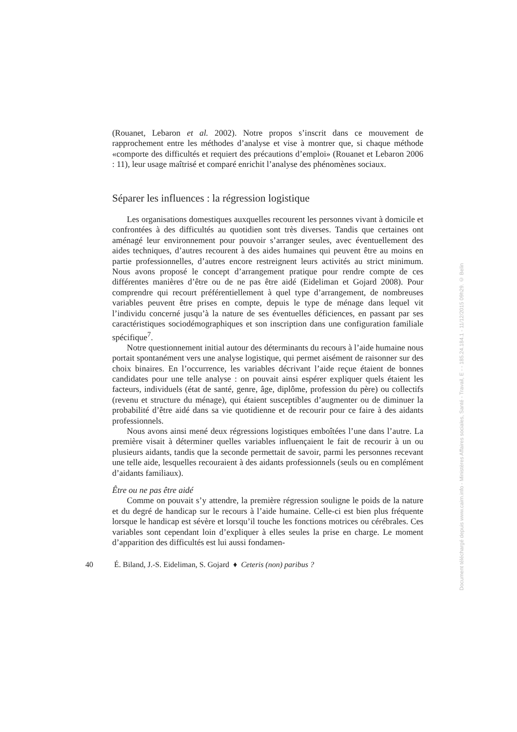(Rouanet, Lebaron et al. 2002). Notre propos s’inscrit dans ce mouvement de rapprochement entre les méthodes d’analyse et vise à montrer que, si chaque méthode «comporte des difficultés et requiert des précautions d’emploi» (Rouanet et Lebaron 2006 : 11), leur usage maîtrisé et comparé enrichit l’analyse des phénomènes sociaux.
Séparer les influences : la régression logistique
Les organisations domestiques auxquelles recourent les personnes vivant à domicile et confrontées à des difficultés au quotidien sont très diverses. Tandis que certaines ont aménagé leur environnement pour pouvoir s’arranger seules, avec éventuellement des aides techniques, d’autres recourent à des aides humaines qui peuvent être au moins en partie professionnelles, d’autres encore restreignent leurs activités au strict minimum. Nous avons proposé le concept d’arrangement pratique pour rendre compte de ces différentes manières d’être ou de ne pas être aidé (Eideliman et Gojard 2008). Pour comprendre qui recourt préférentiellement à quel type d’arrangement, de nombreuses variables peuvent être prises en compte, depuis le type de ménage dans lequel vit l’individu concerné jusqu’à la nature de ses éventuelles déficiences, en passant par ses caractéristiques sociodémographiques et son inscription dans une configuration familiale spécifique<sup>7</sup>.
Notre questionnement initial autour des déterminants du recours à l’aide humaine nous portait spontanément vers une analyse logistique, qui permet aisément de raisonner sur des choix binaires. En l’occurrence, les variables décrivant l’aide reçue étaient de bonnes candidates pour une telle analyse : on pouvait ainsi espérer expliquer quels étaient les facteurs, individuels (état de santé, genre, âge, diplôme, profession du père) ou collectifs (revenu et structure du ménage), qui étaient susceptibles d’augmenter ou de diminuer la probabilité d’être aidé dans sa vie quotidienne et de recourir pour ce faire à des aidants professionnels.
Nous avons ainsi mené deux régressions logistiques emboîtées l’une dans l’autre. La première visait à déterminer quelles variables influençaient le fait de recourir à un ou plusieurs aidants, tandis que la seconde permettait de savoir, parmi les personnes recevant une telle aide, lesquelles recouraient à des aidants professionnels (seuls ou en complément d’aidants familiaux).
Être ou ne pas être aidé
Comme on pouvait s’y attendre, la première régression souligne le poids de la nature et du degré de handicap sur le recours à l’aide humaine. Celle-ci est bien plus fréquente lorsque le handicap est sévère et lorsqu’il touche les fonctions motrices ou cérébrales. Ces variables sont cependant loin d’expliquer à elles seules la prise en charge. Le moment d’apparition des difficultés est lui aussi fondamen-
40 É. Biland, J.-S. Eideliman, S. Gojard ♦ Ceteris (non) paribus ?
Document téléchargé depuis www.cairn.info - Ministères Affaires sociales, Santé - Travail, E - - 185.24.184.1 - 11/12/2015 09h29. © Belin